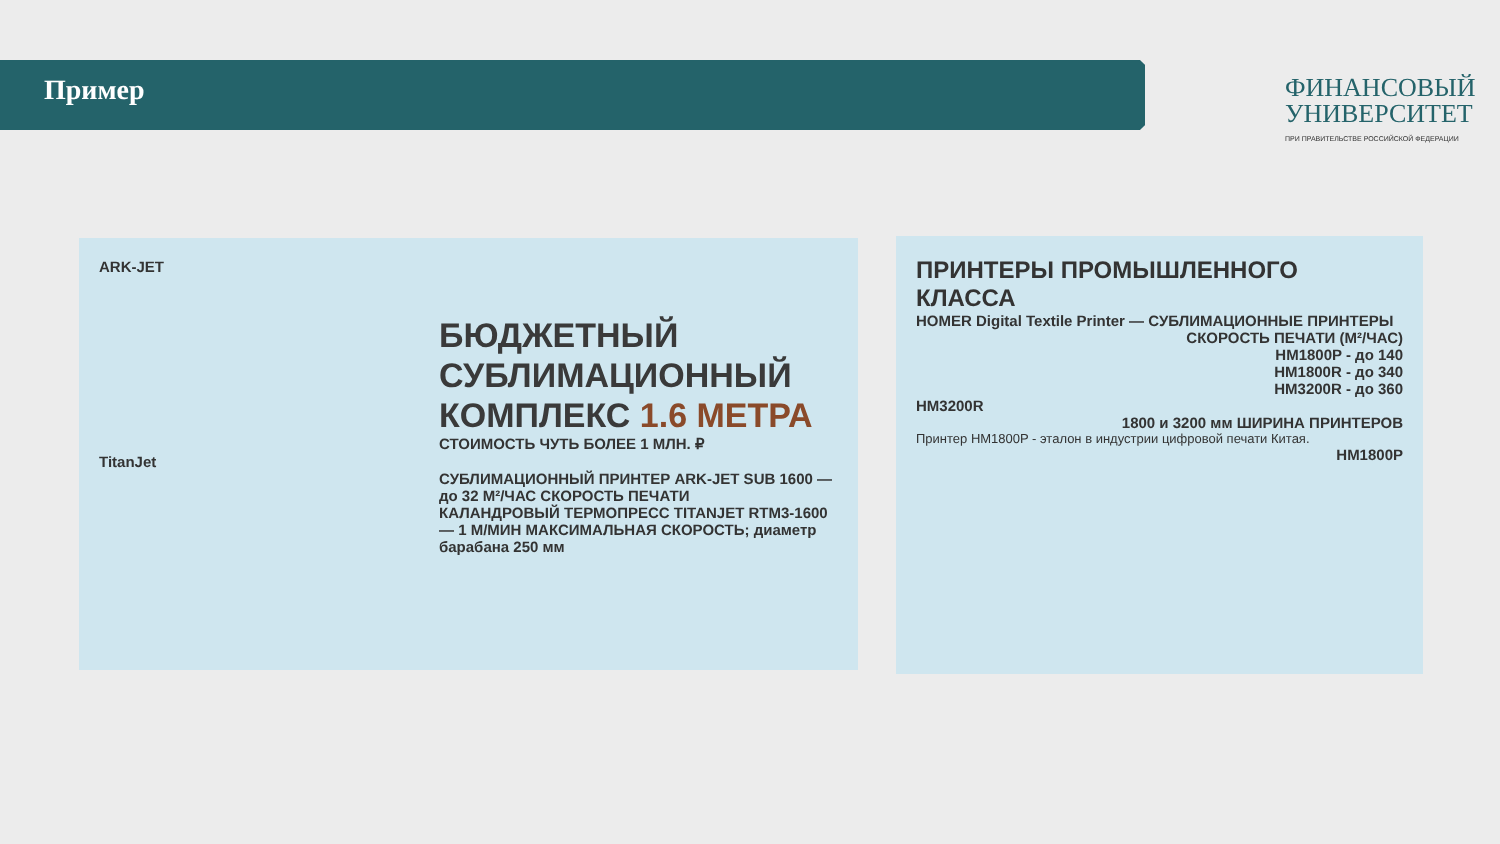Пример
ФИНАНСОВЫЙ
УНИВЕРСИТЕТ
ПРИ ПРАВИТЕЛЬСТВЕ РОССИЙСКОЙ ФЕДЕРАЦИИ
ARK-JET
БЮДЖЕТНЫЙ
СУБЛИМАЦИОННЫЙ
КОМПЛЕКС 1.6 МЕТРА
СТОИМОСТЬ ЧУТЬ БОЛЕЕ 1 МЛН. ₽
TitanJet
СУБЛИМАЦИОННЫЙ ПРИНТЕР ARK-JET SUB 1600 — до 32 М²/ЧАС СКОРОСТЬ ПЕЧАТИ
КАЛАНДРОВЫЙ ТЕРМОПРЕСС TITANJET RTM3-1600 — 1 М/МИН МАКСИМАЛЬНАЯ СКОРОСТЬ; диаметр барабана 250 мм
ПРИНТЕРЫ ПРОМЫШЛЕННОГО КЛАССА
HOMER Digital Textile Printer — СУБЛИМАЦИОННЫЕ ПРИНТЕРЫ
СКОРОСТЬ ПЕЧАТИ (М²/ЧАС)
HM1800P - до 140
HM1800R - до 340
HM3200R - до 360
HM3200R
1800 и 3200 мм ШИРИНА ПРИНТЕРОВ
Принтер HM1800P - эталон в индустрии цифровой печати Китая.
HM1800P